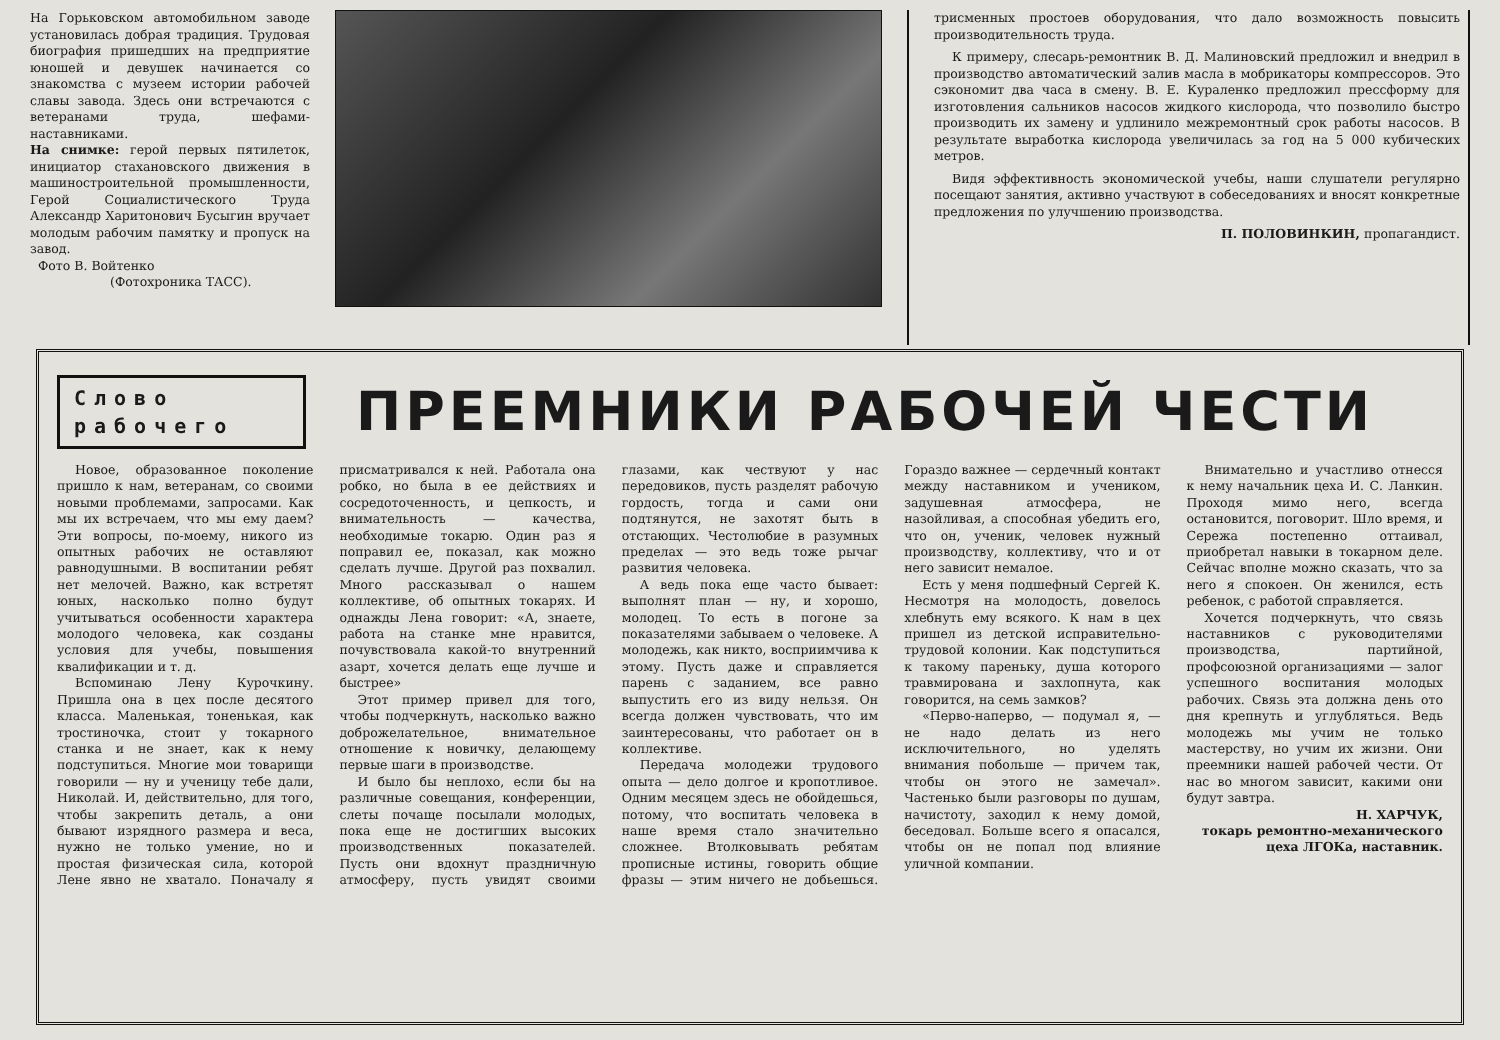На Горьковском автомобильном заводе установилась добрая традиция. Трудовая биография пришедших на предприятие юношей и девушек начинается со знакомства с музеем истории рабочей славы завода. Здесь они встречаются с ветеранами труда, шефами-наставниками.
На снимке: герой первых пятилеток, инициатор стахановского движения в машиностроительной промышленности, Герой Социалистического Труда Александр Харитонович Бусыгин вручает молодым рабочим памятку и пропуск на завод.
Фото В. Войтенко
(Фотохроника ТАСС).
трисменных простоев оборудования, что дало возможность повысить производительность труда.
К примеру, слесарь-ремонтник В. Д. Малиновский предложил и внедрил в производство автоматический залив масла в мобрикаторы компрессоров. Это сэкономит два часа в смену. В. Е. Кураленко предложил прессформу для изготовления сальников насосов жидкого кислорода, что позволило быстро производить их замену и удлинило межремонтный срок работы насосов. В результате выработка кислорода увеличилась за год на 5 000 кубических метров.
Видя эффективность экономической учебы, наши слушатели регулярно посещают занятия, активно участвуют в собеседованиях и вносят конкретные предложения по улучшению производства.
П. ПОЛОВИНКИН, пропагандист.
Слово
рабочего
ПРЕЕМНИКИ РАБОЧЕЙ ЧЕСТИ
Новое, образованное поколение пришло к нам, ветеранам, со своими новыми проблемами, запросами. Как мы их встречаем, что мы ему даем? Эти вопросы, по-моему, никого из опытных рабочих не оставляют равнодушными. В воспитании ребят нет мелочей. Важно, как встретят юных, насколько полно будут учитываться особенности характера молодого человека, как созданы условия для учебы, повышения квалификации и т. д.
Вспоминаю Лену Курочкину. Пришла она в цех после десятого класса. Маленькая, тоненькая, как тростиночка, стоит у токарного станка и не знает, как к нему подступиться. Многие мои товарищи говорили — ну и ученицу тебе дали, Николай. И, действительно, для того, чтобы закрепить деталь, а они бывают изрядного размера и веса, нужно не только умение, но и простая физическая сила, которой Лене явно не хватало. Поначалу я присматривался к ней. Работала она робко, но была в ее действиях и сосредоточенность, и цепкость, и внимательность — качества, необходимые токарю. Один раз я поправил ее, показал, как можно сделать лучше. Другой раз похвалил. Много рассказывал о нашем коллективе, об опытных токарях. И однажды Лена говорит: «А, знаете, работа на станке мне нравится, почувствовала какой-то внутренний азарт, хочется делать еще лучше и быстрее»
Этот пример привел для того, чтобы подчеркнуть, насколько важно доброжелательное, внимательное отношение к новичку, делающему первые шаги в производстве.
И было бы неплохо, если бы на различные совещания, конференции, слеты почаще посылали молодых, пока еще не достигших высоких производственных показателей. Пусть они вдохнут праздничную атмосферу, пусть увидят своими глазами, как чествуют у нас передовиков, пусть разделят рабочую гордость, тогда и сами они подтянутся, не захотят быть в отстающих. Честолюбие в разумных пределах — это ведь тоже рычаг развития человека.
А ведь пока еще часто бывает: выполнят план — ну, и хорошо, молодец. То есть в погоне за показателями забываем о человеке. А молодежь, как никто, восприимчива к этому. Пусть даже и справляется парень с заданием, все равно выпустить его из виду нельзя. Он всегда должен чувствовать, что им заинтересованы, что работает он в коллективе.
Передача молодежи трудового опыта — дело долгое и кропотливое. Одним месяцем здесь не обойдешься, потому, что воспитать человека в наше время стало значительно сложнее. Втолковывать ребятам прописные истины, говорить общие фразы — этим ничего не добьешься. Гораздо важнее — сердечный контакт между наставником и учеником, задушевная атмосфера, не назойливая, а способная убедить его, что он, ученик, человек нужный производству, коллективу, что и от него зависит немалое.
Есть у меня подшефный Сергей К. Несмотря на молодость, довелось хлебнуть ему всякого. К нам в цех пришел из детской исправительно-трудовой колонии. Как подступиться к такому пареньку, душа которого травмирована и захлопнута, как говорится, на семь замков?
«Перво-наперво, — подумал я, — не надо делать из него исключительного, но уделять внимания побольше — причем так, чтобы он этого не замечал». Частенько были разговоры по душам, начистоту, заходил к нему домой, беседовал. Больше всего я опасался, чтобы он не попал под влияние уличной компании.
Внимательно и участливо отнесся к нему начальник цеха И. С. Ланкин. Проходя мимо него, всегда остановится, поговорит. Шло время, и Сережа постепенно оттаивал, приобретал навыки в токарном деле. Сейчас вполне можно сказать, что за него я спокоен. Он женился, есть ребенок, с работой справляется.
Хочется подчеркнуть, что связь наставников с руководителями производства, партийной, профсоюзной организациями — залог успешного воспитания молодых рабочих. Связь эта должна день ото дня крепнуть и углубляться. Ведь молодежь мы учим не только мастерству, но учим их жизни. Они преемники нашей рабочей чести. От нас во многом зависит, какими они будут завтра.
Н. ХАРЧУК,
токарь ремонтно-механического цеха ЛГОКа, наставник.